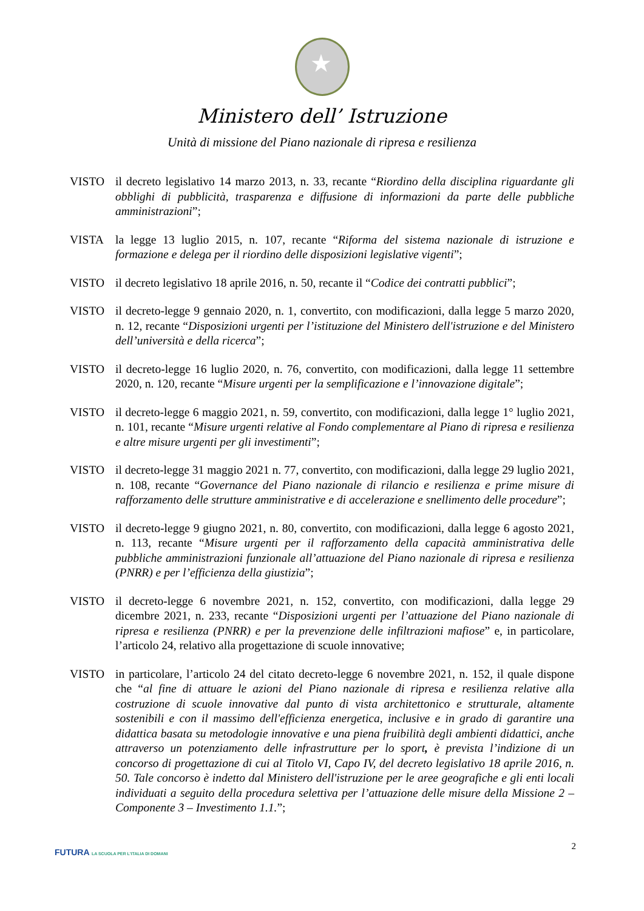★
Ministero dell’ Istruzione
Unità di missione del Piano nazionale di ripresa e resilienza
VISTO il decreto legislativo 14 marzo 2013, n. 33, recante “Riordino della disciplina riguardante gli obblighi di pubblicità, trasparenza e diffusione di informazioni da parte delle pubbliche amministrazioni”;
VISTA la legge 13 luglio 2015, n. 107, recante “Riforma del sistema nazionale di istruzione e formazione e delega per il riordino delle disposizioni legislative vigenti”;
VISTO il decreto legislativo 18 aprile 2016, n. 50, recante il “Codice dei contratti pubblici”;
VISTO il decreto-legge 9 gennaio 2020, n. 1, convertito, con modificazioni, dalla legge 5 marzo 2020, n. 12, recante “Disposizioni urgenti per l’istituzione del Ministero dell'istruzione e del Ministero dell’università e della ricerca”;
VISTO il decreto-legge 16 luglio 2020, n. 76, convertito, con modificazioni, dalla legge 11 settembre 2020, n. 120, recante “Misure urgenti per la semplificazione e l’innovazione digitale”;
VISTO il decreto-legge 6 maggio 2021, n. 59, convertito, con modificazioni, dalla legge 1° luglio 2021, n. 101, recante “Misure urgenti relative al Fondo complementare al Piano di ripresa e resilienza e altre misure urgenti per gli investimenti”;
VISTO il decreto-legge 31 maggio 2021 n. 77, convertito, con modificazioni, dalla legge 29 luglio 2021, n. 108, recante “Governance del Piano nazionale di rilancio e resilienza e prime misure di rafforzamento delle strutture amministrative e di accelerazione e snellimento delle procedure”;
VISTO il decreto-legge 9 giugno 2021, n. 80, convertito, con modificazioni, dalla legge 6 agosto 2021, n. 113, recante “Misure urgenti per il rafforzamento della capacità amministrativa delle pubbliche amministrazioni funzionale all’attuazione del Piano nazionale di ripresa e resilienza (PNRR) e per l’efficienza della giustizia”;
VISTO il decreto-legge 6 novembre 2021, n. 152, convertito, con modificazioni, dalla legge 29 dicembre 2021, n. 233, recante “Disposizioni urgenti per l’attuazione del Piano nazionale di ripresa e resilienza (PNRR) e per la prevenzione delle infiltrazioni mafiose” e, in particolare, l’articolo 24, relativo alla progettazione di scuole innovative;
VISTO in particolare, l’articolo 24 del citato decreto-legge 6 novembre 2021, n. 152, il quale dispone che “al fine di attuare le azioni del Piano nazionale di ripresa e resilienza relative alla costruzione di scuole innovative dal punto di vista architettonico e strutturale, altamente sostenibili e con il massimo dell'efficienza energetica, inclusive e in grado di garantire una didattica basata su metodologie innovative e una piena fruibilità degli ambienti didattici, anche attraverso un potenziamento delle infrastrutture per lo sport, è prevista l’indizione di un concorso di progettazione di cui al Titolo VI, Capo IV, del decreto legislativo 18 aprile 2016, n. 50. Tale concorso è indetto dal Ministero dell'istruzione per le aree geografiche e gli enti locali individuati a seguito della procedura selettiva per l’attuazione delle misure della Missione 2 – Componente 3 – Investimento 1.1.”;
2
FUTURA LA SCUOLA PER L'ITALIA DI DOMANI